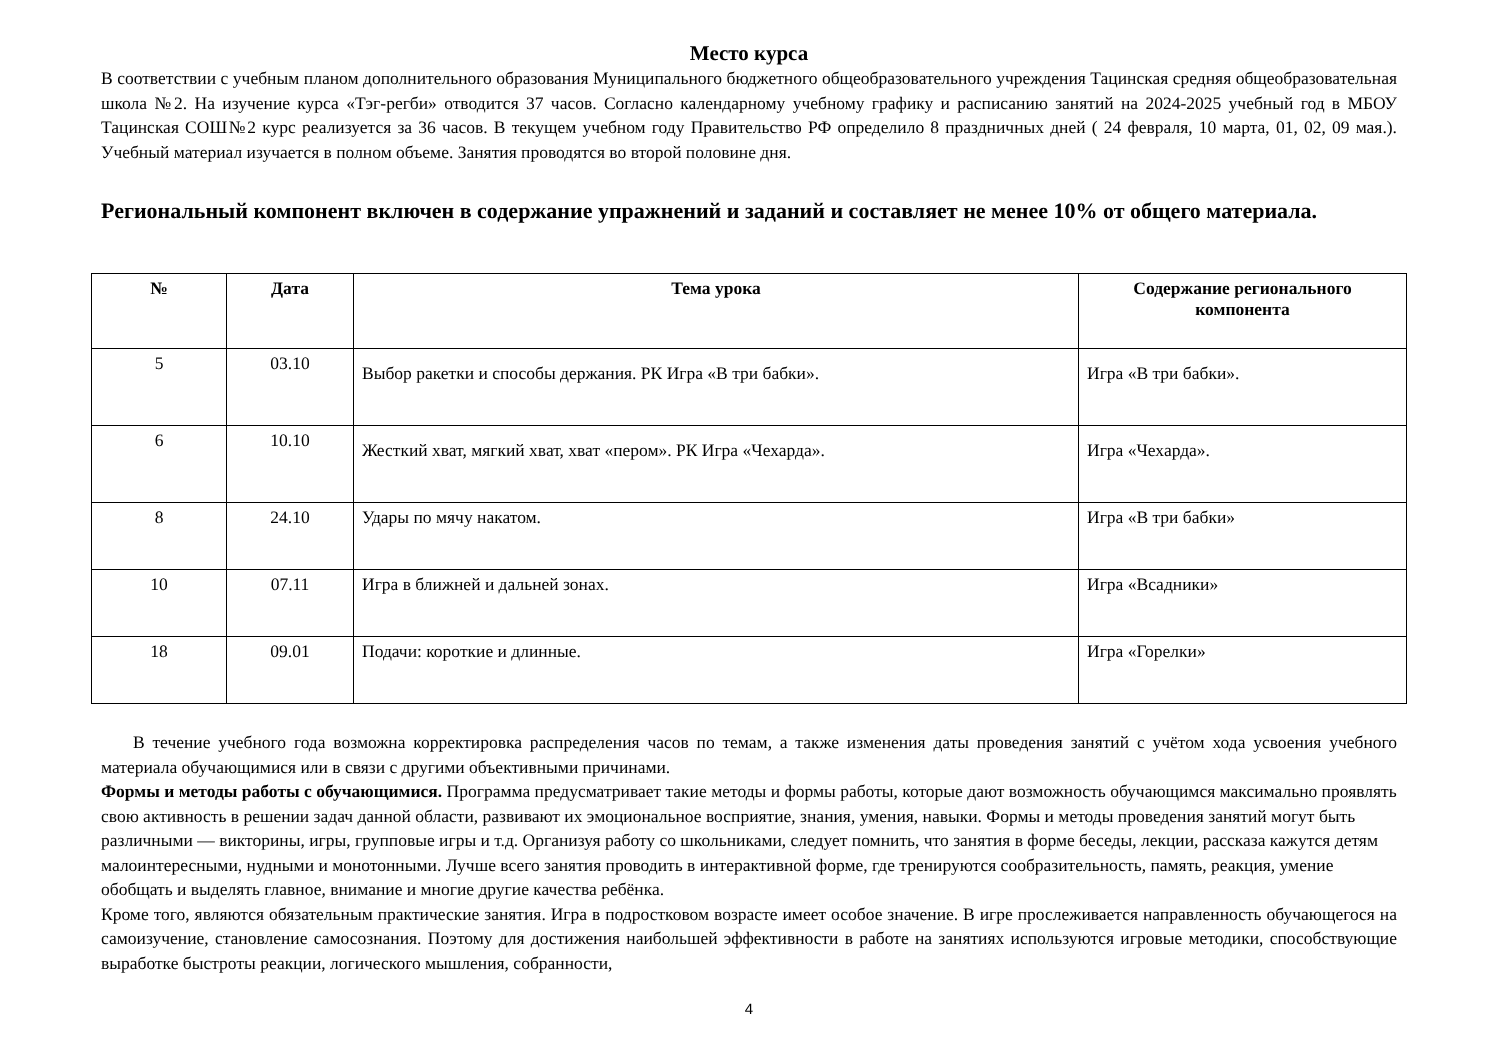Место курса
В соответствии с учебным планом дополнительного образования Муниципального бюджетного общеобразовательного учреждения Тацинская средняя общеобразовательная школа №2. На изучение курса «Тэг-регби» отводится 37 часов. Согласно календарному учебному графику и расписанию занятий на 2024-2025 учебный год в МБОУ Тацинская СОШ№2 курс реализуется за 36 часов. В текущем учебном году Правительство РФ определило 8 праздничных дней ( 24 февраля, 10 марта, 01, 02, 09 мая.). Учебный материал изучается в полном объеме. Занятия проводятся во второй половине дня.
Региональный компонент включен в содержание упражнений и заданий и составляет не менее 10% от общего материала.
| № | Дата | Тема урока | Содержание регионального компонента |
| --- | --- | --- | --- |
| 5 | 03.10 | Выбор ракетки и способы держания. РК Игра «В три бабки». | Игра «В три бабки». |
| 6 | 10.10 | Жесткий хват, мягкий хват, хват «пером». РК Игра «Чехарда». | Игра «Чехарда». |
| 8 | 24.10 | Удары по мячу накатом. | Игра «В три бабки» |
| 10 | 07.11 | Игра в ближней и дальней зонах. | Игра «Всадники» |
| 18 | 09.01 | Подачи: короткие и длинные. | Игра «Горелки» |
В течение учебного года возможна корректировка распределения часов по темам, а также изменения даты проведения занятий с учётом хода усвоения учебного материала обучающимися или в связи с другими объективными причинами.
Формы и методы работы с обучающимися. Программа предусматривает такие методы и формы работы, которые дают возможность обучающимся максимально проявлять свою активность в решении задач данной области, развивают их эмоциональное восприятие, знания, умения, навыки. Формы и методы проведения занятий могут быть различными — викторины, игры, групповые игры и т.д. Организуя работу со школьниками, следует помнить, что занятия в форме беседы, лекции, рассказа кажутся детям малоинтересными, нудными и монотонными. Лучше всего занятия проводить в интерактивной форме, где тренируются сообразительность, память, реакция, умение обобщать и выделять главное, внимание и многие другие качества ребёнка.
Кроме того, являются обязательным практические занятия. Игра в подростковом возрасте имеет особое значение. В игре прослеживается направленность обучающегося на самоизучение, становление самосознания. Поэтому для достижения наибольшей эффективности в работе на занятиях используются игровые методики, способствующие выработке быстроты реакции, логического мышления, собранности,
4